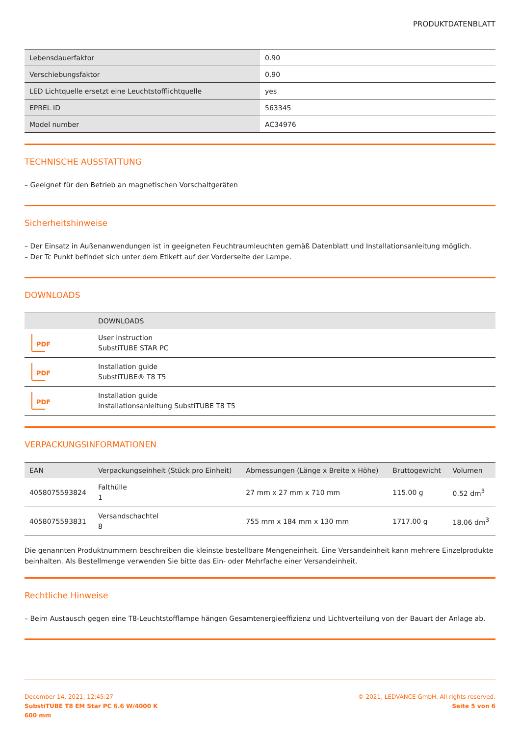PRODUKTDATENBLATT
| Lebensdauerfaktor | 0.90 |
| Verschiebungsfaktor | 0.90 |
| LED Lichtquelle ersetzt eine Leuchtstofflichtquelle | yes |
| EPREL ID | 563345 |
| Model number | AC34976 |
TECHNISCHE AUSSTATTUNG
– Geeignet für den Betrieb an magnetischen Vorschaltgeräten
Sicherheitshinweise
– Der Einsatz in Außenanwendungen ist in geeigneten Feuchtraumleuchten gemäß Datenblatt und Installationsanleitung möglich.
– Der Tc Punkt befindet sich unter dem Etikett auf der Vorderseite der Lampe.
DOWNLOADS
| | DOWNLOADS |
| --- | --- |
| PDF | User instruction SubstiTUBE STAR PC |
| PDF | Installation guide SubstiTUBE® T8 T5 |
| PDF | Installation guide Installationsanleitung SubstiTUBE T8 T5 |
VERPACKUNGSINFORMATIONEN
| EAN | Verpackungseinheit (Stück pro Einheit) | Abmessungen (Länge x Breite x Höhe) | Bruttogewicht | Volumen |
| --- | --- | --- | --- | --- |
| 4058075593824 | Falthülle 1 | 27 mm x 27 mm x 710 mm | 115.00 g | 0.52 dm<sup>3</sup> |
| 4058075593831 | Versandschachtel 8 | 755 mm x 184 mm x 130 mm | 1717.00 g | 18.06 dm<sup>3</sup> |
Die genannten Produktnummern beschreiben die kleinste bestellbare Mengeneinheit. Eine Versandeinheit kann mehrere Einzelprodukte beinhalten. Als Bestellmenge verwenden Sie bitte das Ein- oder Mehrfache einer Versandeinheit.
Rechtliche Hinweise
– Beim Austausch gegen eine T8-Leuchtstofflampe hängen Gesamtenergieeffizienz und Lichtverteilung von der Bauart der Anlage ab.
December 14, 2021, 12:45:27
SubstiTUBE T8 EM Star PC 6.6 W/4000 K
600 mm
© 2021, LEDVANCE GmbH. All rights reserved.
Seite 5 von 6